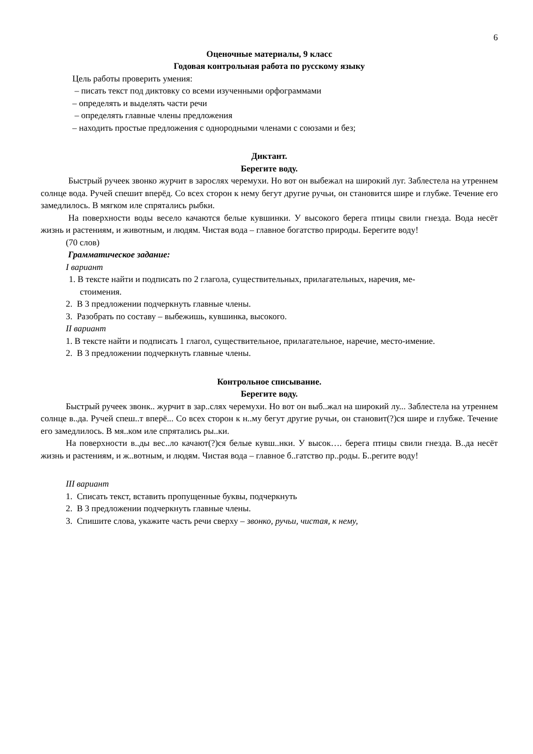6
Оценочные материалы, 9 класс
Годовая контрольная работа по русскому языку
Цель работы проверить умения:
– писать текст под диктовку со всеми изученными орфограммами
– определять и выделять части речи
– определять главные члены предложения
– находить простые предложения с однородными членами с союзами и без;
Диктант.
Берегите воду.
Быстрый ручеек звонко журчит в зарослях черемухи. Но вот он выбежал на широкий луг. Заблестела на утреннем солнце вода. Ручей спешит вперёд. Со всех сторон к нему бегут другие ручьи, он становится шире и глубже. Течение его замедлилось. В мягком иле спрятались рыбки.
На поверхности воды весело качаются белые кувшинки. У высокого берега птицы свили гнезда. Вода несёт жизнь и растениям, и животным, и людям. Чистая вода – главное богатство природы. Берегите воду!
(70 слов)
Грамматическое задание:
I вариант
1. В тексте найти и подписать по 2 глагола, существительных, прилагательных, наречия, ме-
стоимения.
2. В 3 предложении подчеркнуть главные члены.
3. Разобрать по составу – выбежишь, кувшинка, высокого.
II вариант
1. В тексте найти и подписать 1 глагол, существительное, прилагательное, наречие, место-имение.
2. В 3 предложении подчеркнуть главные члены.
Контрольное списывание.
Берегите воду.
Быстрый ручеек звонк.. журчит в зар..слях черемухи. Но вот он выб..жал на широкий лу... Заблестела на утреннем солнце в..да. Ручей спеш..т вперё... Со всех сторон к н..му бегут другие ручьи, он становит(?)ся шире и глубже. Течение его замедлилось. В мя..ком иле спрятались ры..ки.
На поверхности в..ды вес..ло качают(?)ся белые кувш..нки. У высок…. берега птицы свили гнезда. В..да несёт жизнь и растениям, и ж..вотным, и людям. Чистая вода – главное б..гатство пр..роды. Б..регите воду!
III вариант
1. Списать текст, вставить пропущенные буквы, подчеркнуть
2. В 3 предложении подчеркнуть главные члены.
3. Спишите слова, укажите часть речи сверху – звонко, ручьи, чистая, к нему,